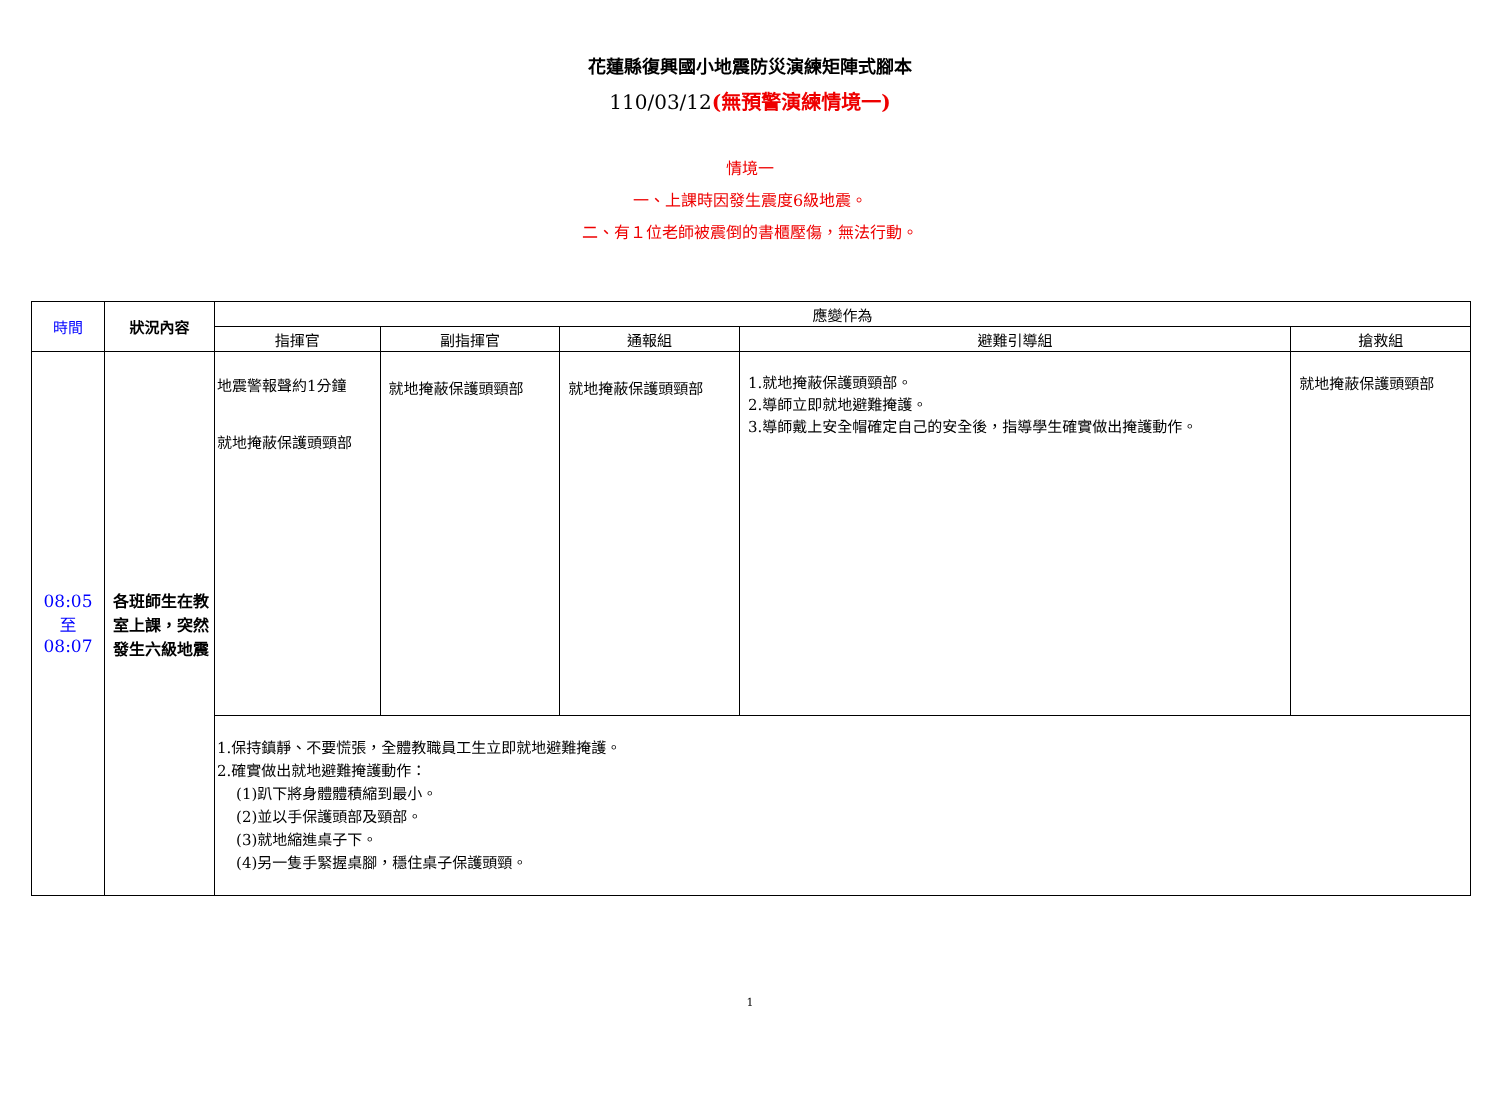花蓮縣復興國小地震防災演練矩陣式腳本
110/03/12(無預警演練情境一)
情境一
一、上課時因發生震度6級地震。
二、有１位老師被震倒的書櫃壓傷，無法行動。
| 時間 | 狀況內容 | 應變作為 | | | | |
| --- | --- | --- | --- | --- | --- | --- |
| | | 指揮官 | 副指揮官 | 通報組 | 避難引導組 | 搶救組 |
| 08:05 至 08:07 | 各班師生在教室上課，突然發生六級地震 | 地震警報聲約1分鐘 就地掩蔽保護頭頸部 | 就地掩蔽保護頭頸部 | 就地掩蔽保護頭頸部 | 1.就地掩蔽保護頭頸部。 2.導師立即就地避難掩護。 3.導師戴上安全帽確定自己的安全後，指導學生確實做出掩護動作。 | 就地掩蔽保護頭頸部 |
| | | 1.保持鎮靜、不要慌張，全體教職員工生立即就地避難掩護。 2.確實做出就地避難掩護動作： (1)趴下將身體體積縮到最小。 (2)並以手保護頭部及頸部。 (3)就地縮進桌子下。 (4)另一隻手緊握桌腳，穩住桌子保護頭頸。 | | | | |
1